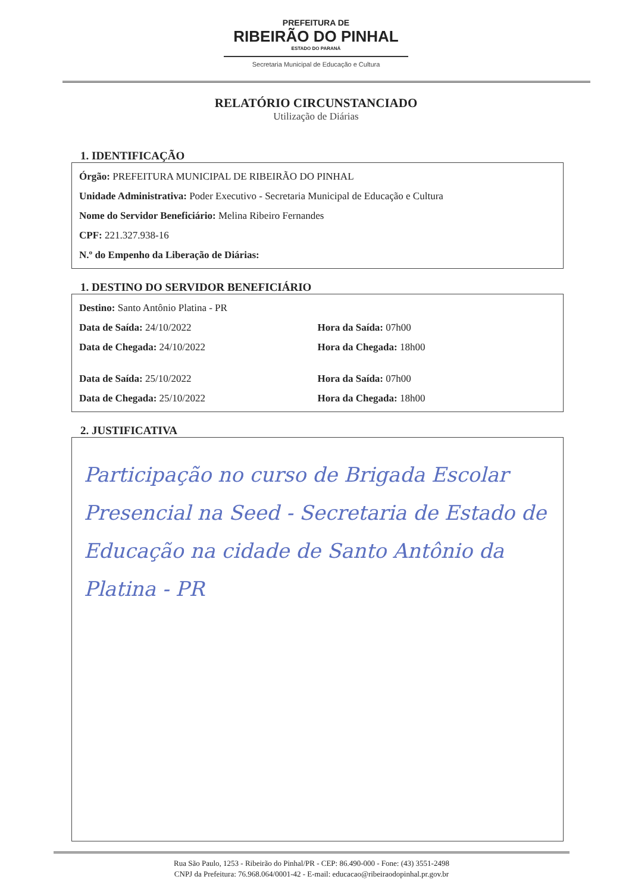PREFEITURA DE
RIBEIRÃO DO PINHAL
ESTADO DO PARANÁ
Secretaria Municipal de Educação e Cultura
RELATÓRIO CIRCUNSTANCIADO
Utilização de Diárias
1. IDENTIFICAÇÃO
Órgão: PREFEITURA MUNICIPAL DE RIBEIRÃO DO PINHAL
Unidade Administrativa: Poder Executivo - Secretaria Municipal de Educação e Cultura
Nome do Servidor Beneficiário: Melina Ribeiro Fernandes
CPF: 221.327.938-16
N.º do Empenho da Liberação de Diárias:
1. DESTINO DO SERVIDOR BENEFICIÁRIO
Destino: Santo Antônio Platina - PR
Data de Saída: 24/10/2022 Hora da Saída: 07h00
Data de Chegada: 24/10/2022 Hora da Chegada: 18h00
Data de Saída: 25/10/2022 Hora da Saída: 07h00
Data de Chegada: 25/10/2022 Hora da Chegada: 18h00
2. JUSTIFICATIVA
Participação no curso de Brigada Escolar Presencial na Seed - Secretaria de Estado de Educação na cidade de Santo Antônio da Platina - PR
Rua São Paulo, 1253 - Ribeirão do Pinhal/PR - CEP: 86.490-000 - Fone: (43) 3551-2498
CNPJ da Prefeitura: 76.968.064/0001-42 - E-mail: educacao@ribeiraodopinhal.pr.gov.br